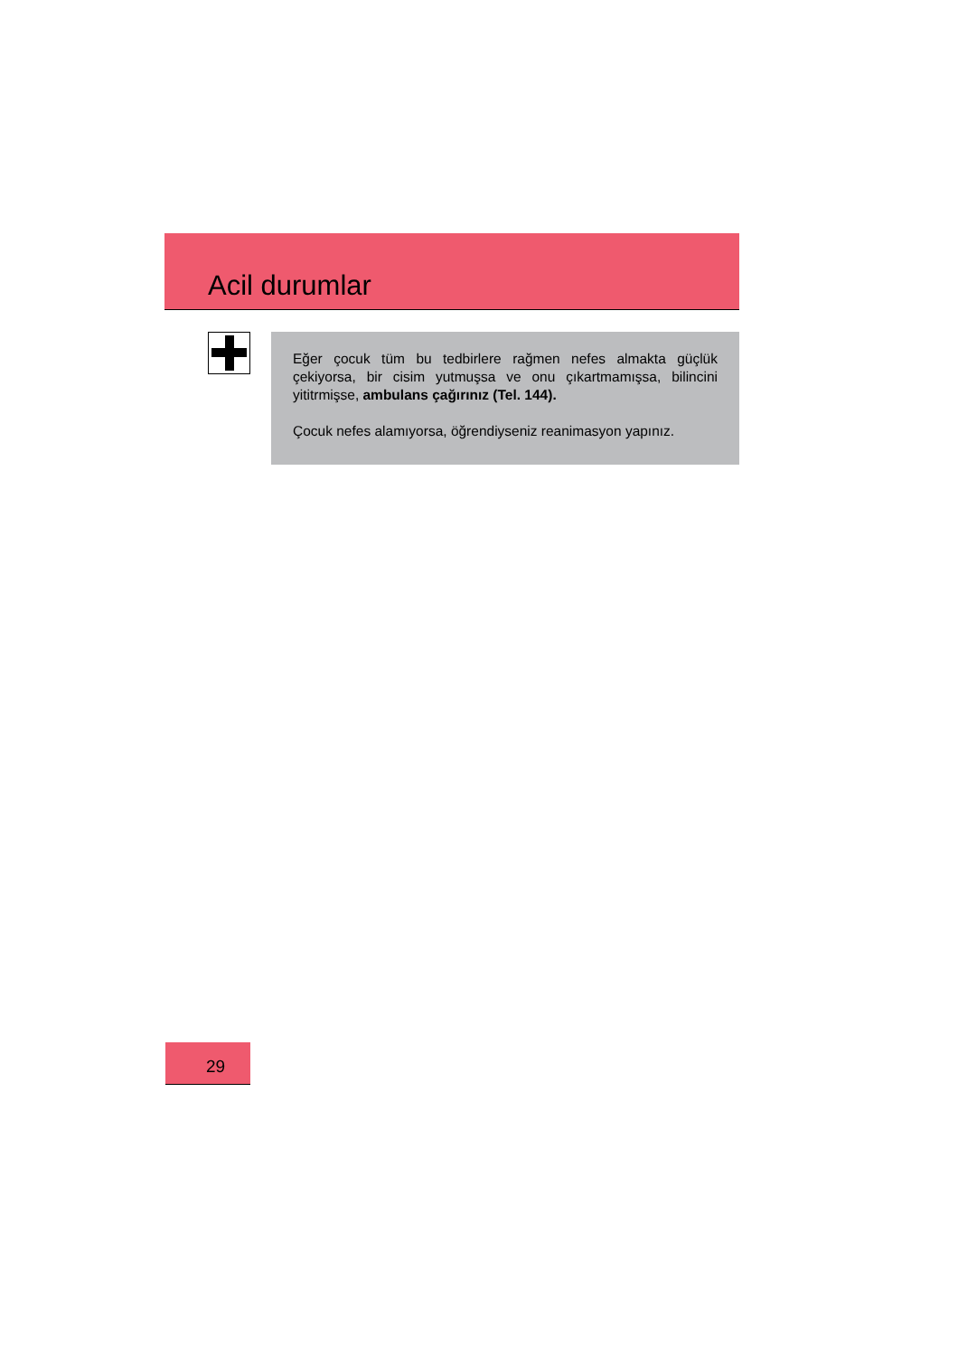Acil durumlar
Eğer çocuk tüm bu tedbirlere rağmen nefes almakta güçlük çekiyorsa, bir cisim yutmuşsa ve onu çıkartmamışsa, bilincini yititrmişse, ambulans çağırınız (Tel. 144).
Çocuk nefes alamıyorsa, öğrendiyseniz reanimasyon yapınız.
29